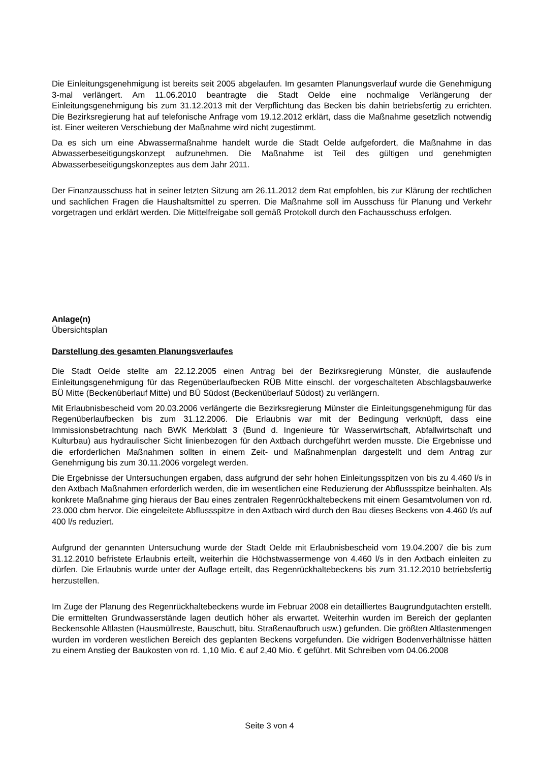Die Einleitungsgenehmigung ist bereits seit 2005 abgelaufen. Im gesamten Planungsverlauf wurde die Genehmigung 3-mal verlängert. Am 11.06.2010 beantragte die Stadt Oelde eine nochmalige Verlängerung der Einleitungsgenehmigung bis zum 31.12.2013 mit der Verpflichtung das Becken bis dahin betriebsfertig zu errichten. Die Bezirksregierung hat auf telefonische Anfrage vom 19.12.2012 erklärt, dass die Maßnahme gesetzlich notwendig ist. Einer weiteren Verschiebung der Maßnahme wird nicht zugestimmt.
Da es sich um eine Abwassermaßnahme handelt wurde die Stadt Oelde aufgefordert, die Maßnahme in das Abwasserbeseitigungskonzept aufzunehmen. Die Maßnahme ist Teil des gültigen und genehmigten Abwasserbeseitigungskonzeptes aus dem Jahr 2011.
Der Finanzausschuss hat in seiner letzten Sitzung am 26.11.2012 dem Rat empfohlen, bis zur Klärung der rechtlichen und sachlichen Fragen die Haushaltsmittel zu sperren. Die Maßnahme soll im Ausschuss für Planung und Verkehr vorgetragen und erklärt werden. Die Mittelfreigabe soll gemäß Protokoll durch den Fachausschuss erfolgen.
Anlage(n)
Übersichtsplan
Darstellung des gesamten Planungsverlaufes
Die Stadt Oelde stellte am 22.12.2005 einen Antrag bei der Bezirksregierung Münster, die auslaufende Einleitungsgenehmigung für das Regenüberlaufbecken RÜB Mitte einschl. der vorgeschalteten Abschlagsbauwerke BÜ Mitte (Beckenüberlauf Mitte) und BÜ Südost (Beckenüberlauf Südost) zu verlängern.
Mit Erlaubnisbescheid vom 20.03.2006 verlängerte die Bezirksregierung Münster die Einleitungsgenehmigung für das Regenüberlaufbecken bis zum 31.12.2006. Die Erlaubnis war mit der Bedingung verknüpft, dass eine Immissionsbetrachtung nach BWK Merkblatt 3 (Bund d. Ingenieure für Wasserwirtschaft, Abfallwirtschaft und Kulturbau) aus hydraulischer Sicht linienbezogen für den Axtbach durchgeführt werden musste. Die Ergebnisse und die erforderlichen Maßnahmen sollten in einem Zeit- und Maßnahmenplan dargestellt und dem Antrag zur Genehmigung bis zum 30.11.2006 vorgelegt werden.
Die Ergebnisse der Untersuchungen ergaben, dass aufgrund der sehr hohen Einleitungsspitzen von bis zu 4.460 l/s in den Axtbach Maßnahmen erforderlich werden, die im wesentlichen eine Reduzierung der Abflussspitze beinhalten. Als konkrete Maßnahme ging hieraus der Bau eines zentralen Regenrückhaltebeckens mit einem Gesamtvolumen von rd. 23.000 cbm hervor. Die eingeleitete Abflussspitze in den Axtbach wird durch den Bau dieses Beckens von 4.460 l/s auf 400 l/s reduziert.
Aufgrund der genannten Untersuchung wurde der Stadt Oelde mit Erlaubnisbescheid vom 19.04.2007 die bis zum 31.12.2010 befristete Erlaubnis erteilt, weiterhin die Höchstwassermenge von 4.460 l/s in den Axtbach einleiten zu dürfen. Die Erlaubnis wurde unter der Auflage erteilt, das Regenrückhaltebeckens bis zum 31.12.2010 betriebsfertig herzustellen.
Im Zuge der Planung des Regenrückhaltebeckens wurde im Februar 2008 ein detailliertes Baugrundgutachten erstellt. Die ermittelten Grundwasserstände lagen deutlich höher als erwartet. Weiterhin wurden im Bereich der geplanten Beckensohle Altlasten (Hausmüllreste, Bauschutt, bitu. Straßenaufbruch usw.) gefunden. Die größten Altlastenmengen wurden im vorderen westlichen Bereich des geplanten Beckens vorgefunden. Die widrigen Bodenverhältnisse hätten zu einem Anstieg der Baukosten von rd. 1,10 Mio. € auf 2,40 Mio. € geführt. Mit Schreiben vom 04.06.2008
Seite 3 von 4